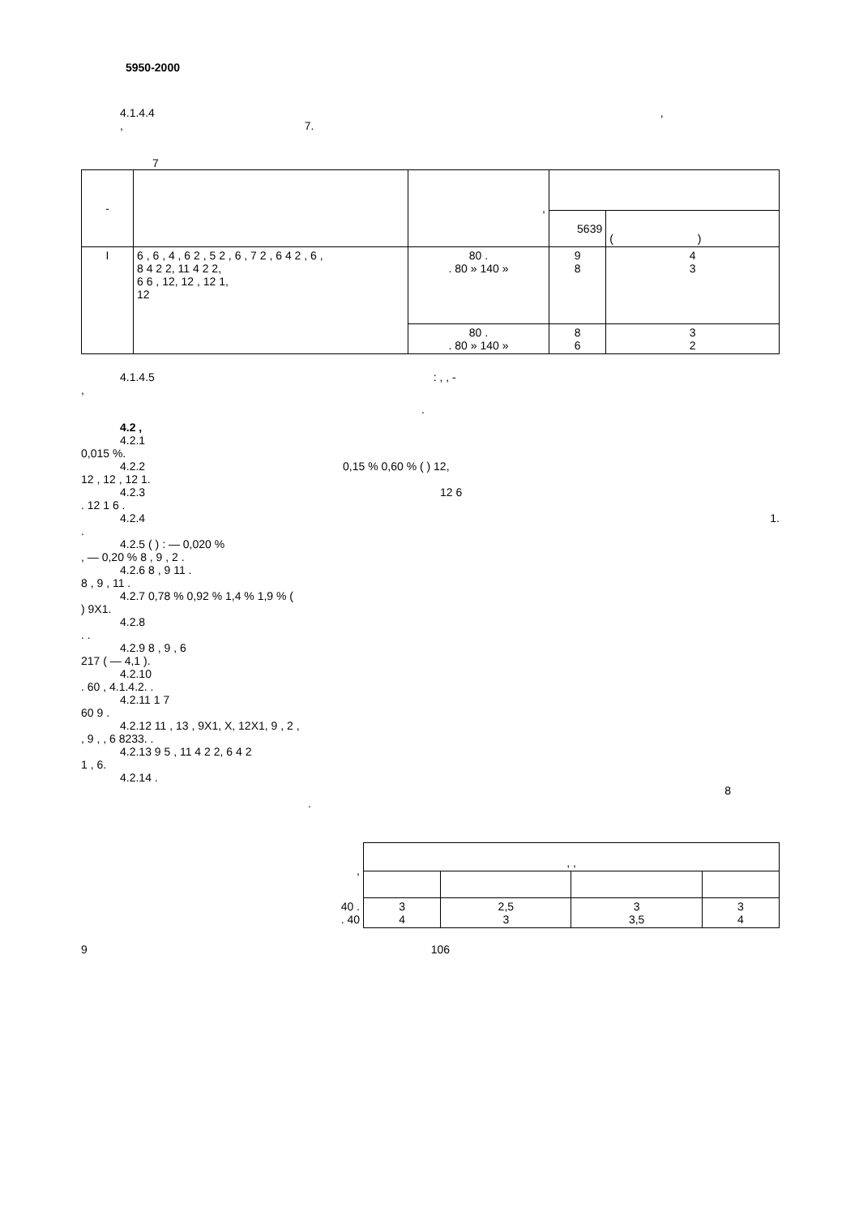5950-2000
4.1.4.4 ,
, 7.
7
| - | | , | | |
| | | | 5639 | ( ) |
| I | 6 , 6 , 4 , 6 2 , 5 2 , 6 , 7 2 , 6 4 2 , 6 , 8 4 2 2, 11 4 2 2, 6 6 , 12, 12 , 12 1, 12 | 80 . . 80 » 140 » | 9 8 | 4 3 |
| | | 80 . . 80 » 140 » | 8 6 | 3 2 |
4.1.4.5 : , , -
,
.
4.2 ,
4.2.1
0,015 %.
4.2.2 0,15 % 0,60 % ( ) 12,
12 , 12 , 12 1.
4.2.3 12 6
. 12 1 6 .
4.2.4 1.
.
4.2.5 ( ) : — 0,020 %
, — 0,20 % 8 , 9 , 2 .
4.2.6 8 , 9 11 .
8 , 9 , 11 .
4.2.7 0,78 % 0,92 % 1,4 % 1,9 % (
) 9X1.
4.2.8
. .
4.2.9 8 , 9 , 6
217 ( — 4,1 ).
4.2.10
. 60 , 4.1.4.2. .
4.2.11 1 7
60 9 .
4.2.12 11 , 13 , 9X1, X, 12X1, 9 , 2 ,
, 9 , , 6 8233. .
4.2.13 9 5 , 11 4 2 2, 6 4 2
1 , 6.
4.2.14 .
8
.
| , | , , | | | |
| 40 . . 40 | 3 4 | 2,5 3 | 3 3,5 | 3 4 |
9 106